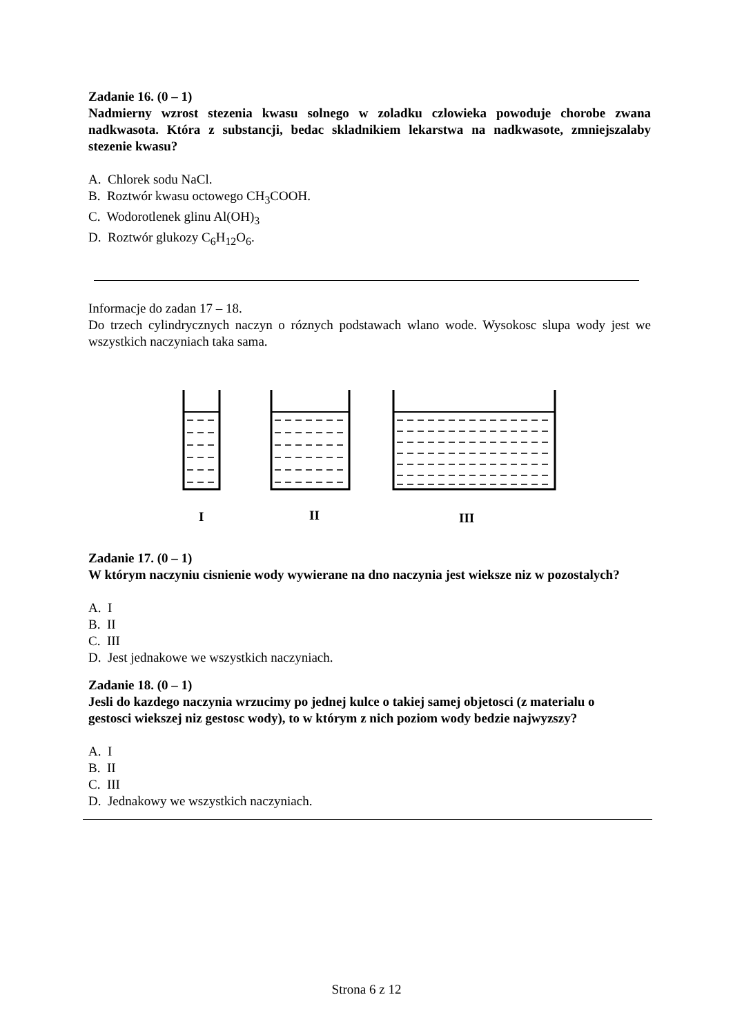Zadanie 16. (0 – 1)
Nadmierny wzrost stezenia kwasu solnego w zoladku czlowieka powoduje chorobe zwana nadkwasota. Która z substancji, bedac skladnikiem lekarstwa na nadkwasote, zmniejszalaby stezenie kwasu?
A. Chlorek sodu NaCl.
B. Roztwór kwasu octowego CH<sub>3</sub>COOH.
C. Wodorotlenek glinu Al(OH)<sub>3</sub>
D. Roztwór glukozy C<sub>6</sub>H<sub>12</sub>O<sub>6</sub>.
Informacje do zadan 17 – 18.
Do trzech cylindrycznych naczyn o róznych podstawach wlano wode. Wysokosc slupa wody jest we wszystkich naczyniach taka sama.
I
II
III
Zadanie 17. (0 – 1)
W którym naczyniu cisnienie wody wywierane na dno naczynia jest wieksze niz w pozostalych?
A. I
B. II
C. III
D. Jest jednakowe we wszystkich naczyniach.
Zadanie 18. (0 – 1)
Jesli do kazdego naczynia wrzucimy po jednej kulce o takiej samej objetosci (z materialu o gestosci wiekszej niz gestosc wody), to w którym z nich poziom wody bedzie najwyzszy?
A. I
B. II
C. III
D. Jednakowy we wszystkich naczyniach.
Strona 6 z 12